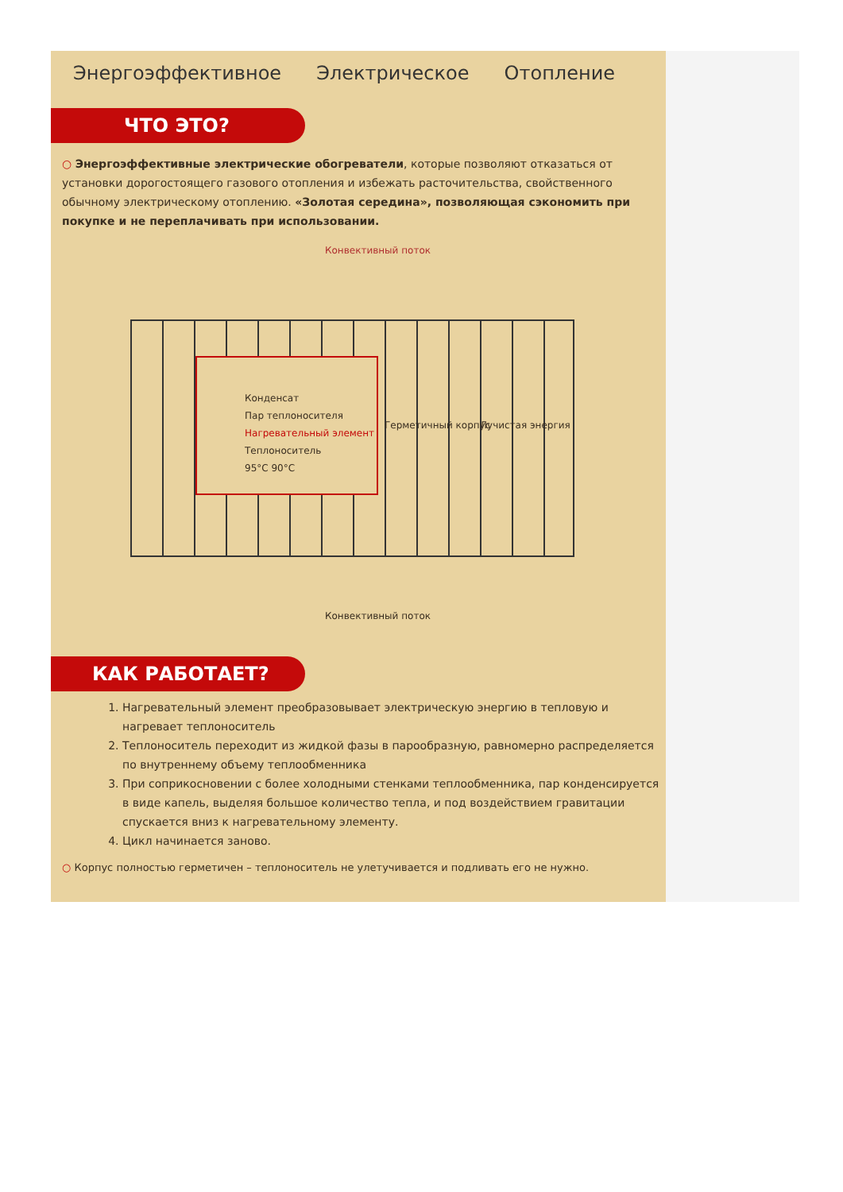Энергоэффективное Электрическое Отопление
ЧТО ЭТО?
○ Энергоэффективные электрические обогреватели, которые позволяют отказаться от установки дорогостоящего газового отопления и избежать расточительства, свойственного обычному электрическому отоплению. «Золотая середина», позволяющая сэкономить при покупке и не переплачивать при использовании.
Конвективный поток
Конденсат
Пар теплоносителя
Нагревательный элемент
Теплоноситель
95°C 90°C
Герметичный корпус Лучистая энергия
Конвективный поток
КАК РАБОТАЕТ?
1. Нагревательный элемент преобразовывает электрическую энергию в тепловую и нагревает теплоноситель
2. Теплоноситель переходит из жидкой фазы в парообразную, равномерно распределяется по внутреннему объему теплообменника
3. При соприкосновении с более холодными стенками теплообменника, пар конденсируется в виде капель, выделяя большое количество тепла, и под воздействием гравитации спускается вниз к нагревательному элементу.
4. Цикл начинается заново.
○ Корпус полностью герметичен – теплоноситель не улетучивается и подливать его не нужно.